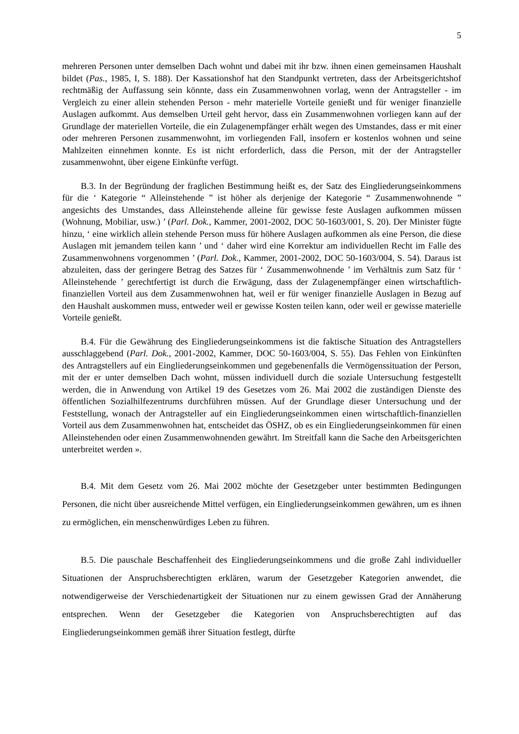5
mehreren Personen unter demselben Dach wohnt und dabei mit ihr bzw. ihnen einen gemeinsamen Haushalt bildet (Pas., 1985, I, S. 188). Der Kassationshof hat den Standpunkt vertreten, dass der Arbeitsgerichtshof rechtmäßig der Auffassung sein könnte, dass ein Zusammenwohnen vorlag, wenn der Antragsteller - im Vergleich zu einer allein stehenden Person - mehr materielle Vorteile genießt und für weniger finanzielle Auslagen aufkommt. Aus demselben Urteil geht hervor, dass ein Zusammenwohnen vorliegen kann auf der Grundlage der materiellen Vorteile, die ein Zulagenempfänger erhält wegen des Umstandes, dass er mit einer oder mehreren Personen zusammenwohnt, im vorliegenden Fall, insofern er kostenlos wohnen und seine Mahlzeiten einnehmen konnte. Es ist nicht erforderlich, dass die Person, mit der der Antragsteller zusammenwohnt, über eigene Einkünfte verfügt.
B.3. In der Begründung der fraglichen Bestimmung heißt es, der Satz des Eingliederungseinkommens für die ‘ Kategorie “ Alleinstehende ” ist höher als derjenige der Kategorie “ Zusammenwohnende ” angesichts des Umstandes, dass Alleinstehende alleine für gewisse feste Auslagen aufkommen müssen (Wohnung, Mobiliar, usw.) ’ (Parl. Dok., Kammer, 2001-2002, DOC 50-1603/001, S. 20). Der Minister fügte hinzu, ‘ eine wirklich allein stehende Person muss für höhere Auslagen aufkommen als eine Person, die diese Auslagen mit jemandem teilen kann ’ und ‘ daher wird eine Korrektur am individuellen Recht im Falle des Zusammenwohnens vorgenommen ’ (Parl. Dok., Kammer, 2001-2002, DOC 50-1603/004, S. 54). Daraus ist abzuleiten, dass der geringere Betrag des Satzes für ‘ Zusammenwohnende ’ im Verhältnis zum Satz für ‘ Alleinstehende ’ gerechtfertigt ist durch die Erwägung, dass der Zulagenempfänger einen wirtschaftlich-finanziellen Vorteil aus dem Zusammenwohnen hat, weil er für weniger finanzielle Auslagen in Bezug auf den Haushalt auskommen muss, entweder weil er gewisse Kosten teilen kann, oder weil er gewisse materielle Vorteile genießt.
B.4. Für die Gewährung des Eingliederungseinkommens ist die faktische Situation des Antragstellers ausschlaggebend (Parl. Dok., 2001-2002, Kammer, DOC 50-1603/004, S. 55). Das Fehlen von Einkünften des Antragstellers auf ein Eingliederungseinkommen und gegebenenfalls die Vermögenssituation der Person, mit der er unter demselben Dach wohnt, müssen individuell durch die soziale Untersuchung festgestellt werden, die in Anwendung von Artikel 19 des Gesetzes vom 26. Mai 2002 die zuständigen Dienste des öffentlichen Sozialhilfezentrums durchführen müssen. Auf der Grundlage dieser Untersuchung und der Feststellung, wonach der Antragsteller auf ein Eingliederungseinkommen einen wirtschaftlich-finanziellen Vorteil aus dem Zusammenwohnen hat, entscheidet das ÖSHZ, ob es ein Eingliederungseinkommen für einen Alleinstehenden oder einen Zusammenwohnenden gewährt. Im Streitfall kann die Sache den Arbeitsgerichten unterbreitet werden ».
B.4. Mit dem Gesetz vom 26. Mai 2002 möchte der Gesetzgeber unter bestimmten Bedingungen Personen, die nicht über ausreichende Mittel verfügen, ein Eingliederungseinkommen gewähren, um es ihnen zu ermöglichen, ein menschenwürdiges Leben zu führen.
B.5. Die pauschale Beschaffenheit des Eingliederungseinkommens und die große Zahl individueller Situationen der Anspruchsberechtigten erklären, warum der Gesetzgeber Kategorien anwendet, die notwendigerweise der Verschiedenartigkeit der Situationen nur zu einem gewissen Grad der Annäherung entsprechen. Wenn der Gesetzgeber die Kategorien von Anspruchsberechtigten auf das Eingliederungseinkommen gemäß ihrer Situation festlegt, dürfte